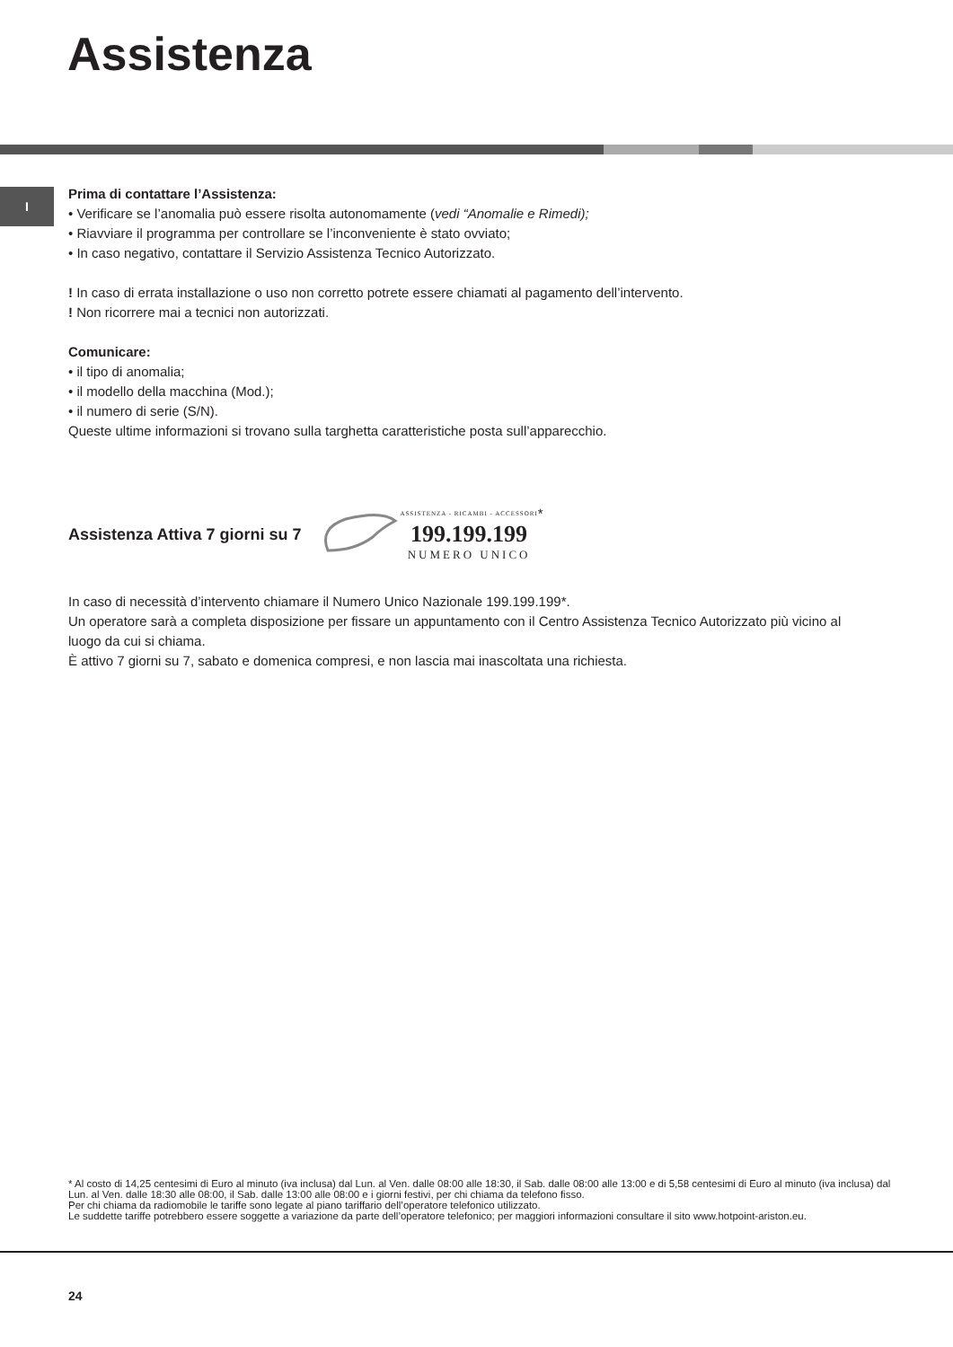Assistenza
I
Prima di contattare l’Assistenza:
• Verificare se l’anomalia può essere risolta autonomamente (vedi “Anomalie e Rimedi);
• Riavviare il programma per controllare se l’inconveniente è stato ovviato;
• In caso negativo, contattare il Servizio Assistenza Tecnico Autorizzato.
! In caso di errata installazione o uso non corretto potrete essere chiamati al pagamento dell’intervento.
! Non ricorrere mai a tecnici non autorizzati.
Comunicare:
• il tipo di anomalia;
• il modello della macchina (Mod.);
• il numero di serie (S/N).
Queste ultime informazioni si trovano sulla targhetta caratteristiche posta sull’apparecchio.
Assistenza Attiva 7 giorni su 7
ASSISTENZA - RICAMBI - ACCESSORI
199.199.199
NUMERO UNICO
*
In caso di necessità d’intervento chiamare il Numero Unico Nazionale 199.199.199*.
Un operatore sarà a completa disposizione per fissare un appuntamento con il Centro Assistenza Tecnico Autorizzato più vicino al luogo da cui si chiama.
È attivo 7 giorni su 7, sabato e domenica compresi, e non lascia mai inascoltata una richiesta.
* Al costo di 14,25 centesimi di Euro al minuto (iva inclusa) dal Lun. al Ven. dalle 08:00 alle 18:30, il Sab. dalle 08:00 alle 13:00 e di 5,58 centesimi di Euro al minuto (iva inclusa) dal Lun. al Ven. dalle 18:30 alle 08:00, il Sab. dalle 13:00 alle 08:00 e i giorni festivi, per chi chiama da telefono fisso.
Per chi chiama da radiomobile le tariffe sono legate al piano tariffario dell’operatore telefonico utilizzato.
Le suddette tariffe potrebbero essere soggette a variazione da parte dell’operatore telefonico; per maggiori informazioni consultare il sito www.hotpoint-ariston.eu.
24